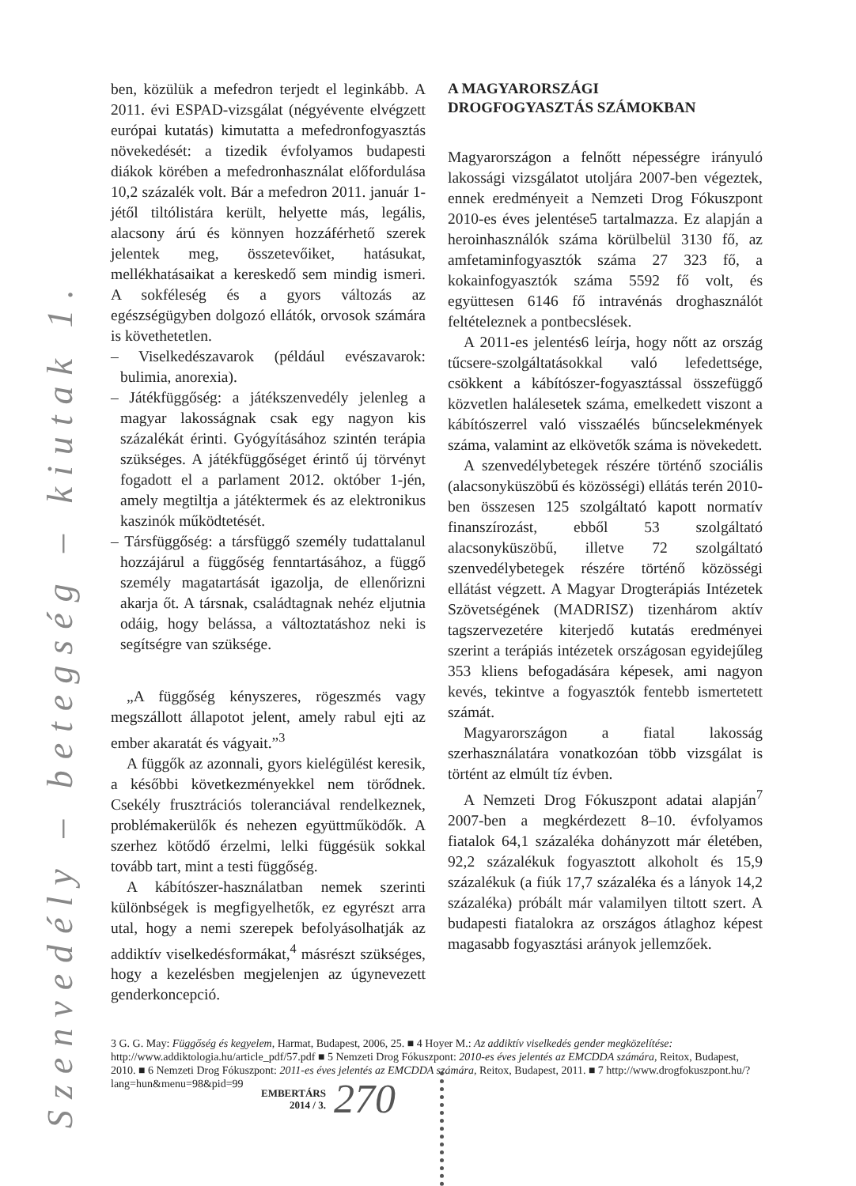Szenvedély – betegség – kiutak 1.
ben, közülük a mefedron terjedt el leginkább. A 2011. évi ESPAD-vizsgálat (négyévente elvégzett európai kutatás) kimutatta a mefedronfogyasztás növekedését: a tizedik évfolyamos budapesti diákok körében a mefedronhasználat előfordulása 10,2 százalék volt. Bár a mefedron 2011. január 1-jétől tiltólistára került, helyette más, legális, alacsony árú és könnyen hozzáférhető szerek jelentek meg, összetevőiket, hatásukat, mellékhatásaikat a kereskedő sem mindig ismeri. A sokféleség és a gyors változás az egészségügyben dolgozó ellátók, orvosok számára is követhetetlen.
– Viselkedészavarok (például evészavarok: bulimia, anorexia).
– Játékfüggőség: a játékszenvedély jelenleg a magyar lakosságnak csak egy nagyon kis százalékát érinti. Gyógyításához szintén terápia szükséges. A játékfüggőséget érintő új törvényt fogadott el a parlament 2012. október 1-jén, amely megtiltja a játéktermek és az elektronikus kaszinók működtetését.
– Társfüggőség: a társfüggő személy tudattalanul hozzájárul a függőség fenntartásához, a függő személy magatartását igazolja, de ellenőrizni akarja őt. A társnak, családtagnak nehéz eljutnia odáig, hogy belássa, a változtatáshoz neki is segítségre van szüksége.
„A függőség kényszeres, rögeszmés vagy megszállott állapotot jelent, amely rabul ejti az ember akaratát és vágyait.”<sup>3</sup>
A függők az azonnali, gyors kielégülést keresik, a későbbi következményekkel nem törődnek. Csekély frusztrációs toleranciával rendelkeznek, problémakerülők és nehezen együttműködők. A szerhez kötődő érzelmi, lelki függésük sokkal tovább tart, mint a testi függőség.
A kábítószer-használatban nemek szerinti különbségek is megfigyelhetők, ez egyrészt arra utal, hogy a nemi szerepek befolyásolhatják az addiktív viselkedésformákat,<sup>4</sup> másrészt szükséges, hogy a kezelésben megjelenjen az úgynevezett genderkoncepció.
A MAGYARORSZÁGI
DROGFOGYASZTÁS SZÁMOKBAN
Magyarországon a felnőtt népességre irányuló lakossági vizsgálatot utoljára 2007-ben végeztek, ennek eredményeit a Nemzeti Drog Fókuszpont 2010-es éves jelentése5 tartalmazza. Ez alapján a heroinhasználók száma körülbelül 3130 fő, az amfetaminfogyasztók száma 27 323 fő, a kokainfogyasztók száma 5592 fő volt, és együttesen 6146 fő intravénás droghasználót feltételeznek a pontbecslések.
A 2011-es jelentés6 leírja, hogy nőtt az ország tűcsere-szolgáltatásokkal való lefedettsége, csökkent a kábítószer-fogyasztással összefüggő közvetlen halálesetek száma, emelkedett viszont a kábítószerrel való visszaélés bűncselekmények száma, valamint az elkövetők száma is növekedett.
A szenvedélybetegek részére történő szociális (alacsonyküszöbű és közösségi) ellátás terén 2010-ben összesen 125 szolgáltató kapott normatív finanszírozást, ebből 53 szolgáltató alacsonyküszöbű, illetve 72 szolgáltató szenvedélybetegek részére történő közösségi ellátást végzett. A Magyar Drogterápiás Intézetek Szövetségének (MADRISZ) tizenhárom aktív tagszervezetére kiterjedő kutatás eredményei szerint a terápiás intézetek országosan egyidejűleg 353 kliens befogadására képesek, ami nagyon kevés, tekintve a fogyasztók fentebb ismertetett számát.
Magyarországon a fiatal lakosság szerhasználatára vonatkozóan több vizsgálat is történt az elmúlt tíz évben.
A Nemzeti Drog Fókuszpont adatai alapján<sup>7</sup> 2007-ben a megkérdezett 8–10. évfolyamos fiatalok 64,1 százaléka dohányzott már életében, 92,2 százalékuk fogyasztott alkoholt és 15,9 százalékuk (a fiúk 17,7 százaléka és a lányok 14,2 százaléka) próbált már valamilyen tiltott szert. A budapesti fiatalokra az országos átlaghoz képest magasabb fogyasztási arányok jellemzőek.
3 G. G. May: Függőség és kegyelem, Harmat, Budapest, 2006, 25. ■ 4 Hoyer M.: Az addiktív viselkedés gender megközelítése: http://www.addiktologia.hu/article_pdf/57.pdf ■ 5 Nemzeti Drog Fókuszpont: 2010-es éves jelentés az EMCDDA számára, Reitox, Budapest, 2010. ■ 6 Nemzeti Drog Fókuszpont: 2011-es éves jelentés az EMCDDA számára, Reitox, Budapest, 2011. ■ 7 http://www.drogfokuszpont.hu/?lang=hun&menu=98&pid=99
EMBERTÁRS
2014 / 3.
270